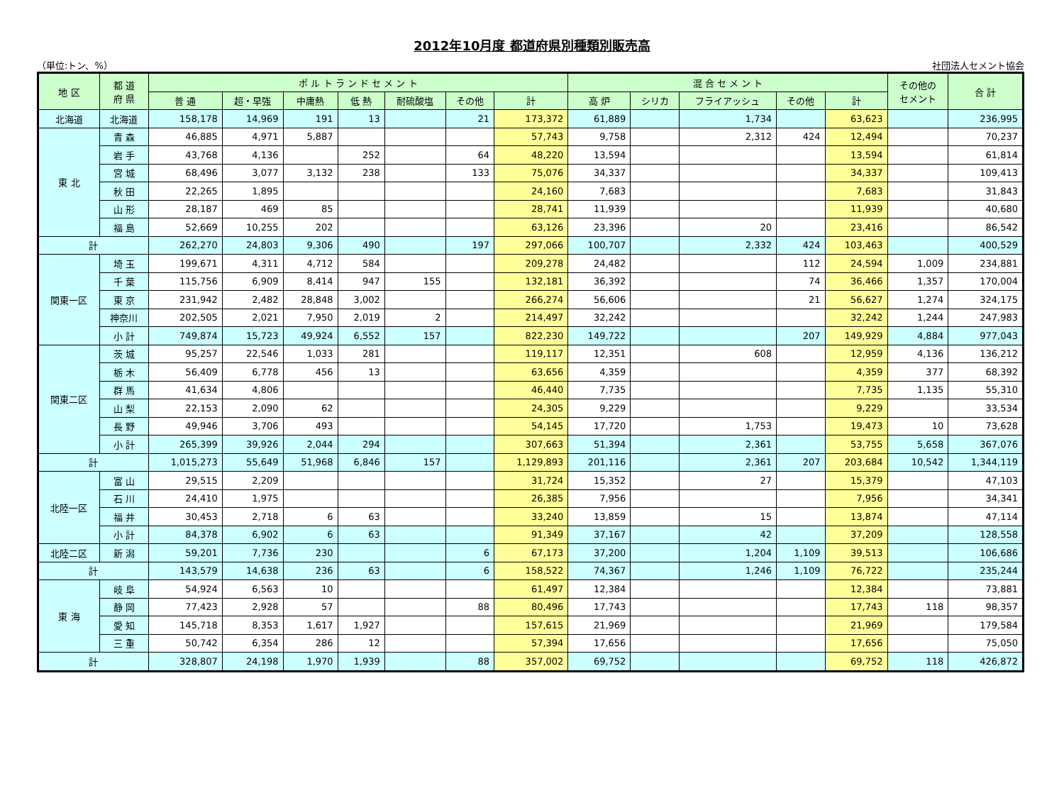2012年10月度 都道府県別種類別販売高
（単位:トン、%） 社団法人セメント協会
| 地 区 | 都 道 府 県 | ポ ル ト ラ ン ド セ メ ン ト | | | | | | | 混 合 セ メ ン ト | | | | | その他の セメント | 合 計 |
| --- | --- | --- | --- | --- | --- | --- | --- | --- | --- | --- | --- | --- | --- | --- | --- |
| | | 普 通 | 超・早強 | 中庸熱 | 低 熱 | 耐硫酸塩 | その他 | 計 | 高 炉 | シリカ | フライアッシュ | その他 | 計 | | |
| 北海道 | 北海道 | 158,178 | 14,969 | 191 | 13 | | 21 | 173,372 | 61,889 | | 1,734 | | 63,623 | | 236,995 |
| 東 北 | 青 森 | 46,885 | 4,971 | 5,887 | | | | 57,743 | 9,758 | | 2,312 | 424 | 12,494 | | 70,237 |
| | 岩 手 | 43,768 | 4,136 | | 252 | | 64 | 48,220 | 13,594 | | | | 13,594 | | 61,814 |
| | 宮 城 | 68,496 | 3,077 | 3,132 | 238 | | 133 | 75,076 | 34,337 | | | | 34,337 | | 109,413 |
| | 秋 田 | 22,265 | 1,895 | | | | | 24,160 | 7,683 | | | | 7,683 | | 31,843 |
| | 山 形 | 28,187 | 469 | 85 | | | | 28,741 | 11,939 | | | | 11,939 | | 40,680 |
| | 福 島 | 52,669 | 10,255 | 202 | | | | 63,126 | 23,396 | | 20 | | 23,416 | | 86,542 |
| 計 | | 262,270 | 24,803 | 9,306 | 490 | | 197 | 297,066 | 100,707 | | 2,332 | 424 | 103,463 | | 400,529 |
| 関東一区 | 埼 玉 | 199,671 | 4,311 | 4,712 | 584 | | | 209,278 | 24,482 | | | 112 | 24,594 | 1,009 | 234,881 |
| | 千 葉 | 115,756 | 6,909 | 8,414 | 947 | 155 | | 132,181 | 36,392 | | | 74 | 36,466 | 1,357 | 170,004 |
| | 東 京 | 231,942 | 2,482 | 28,848 | 3,002 | | | 266,274 | 56,606 | | | 21 | 56,627 | 1,274 | 324,175 |
| | 神奈川 | 202,505 | 2,021 | 7,950 | 2,019 | 2 | | 214,497 | 32,242 | | | | 32,242 | 1,244 | 247,983 |
| | 小 計 | 749,874 | 15,723 | 49,924 | 6,552 | 157 | | 822,230 | 149,722 | | | 207 | 149,929 | 4,884 | 977,043 |
| 関東二区 | 茨 城 | 95,257 | 22,546 | 1,033 | 281 | | | 119,117 | 12,351 | | 608 | | 12,959 | 4,136 | 136,212 |
| | 栃 木 | 56,409 | 6,778 | 456 | 13 | | | 63,656 | 4,359 | | | | 4,359 | 377 | 68,392 |
| | 群 馬 | 41,634 | 4,806 | | | | | 46,440 | 7,735 | | | | 7,735 | 1,135 | 55,310 |
| | 山 梨 | 22,153 | 2,090 | 62 | | | | 24,305 | 9,229 | | | | 9,229 | | 33,534 |
| | 長 野 | 49,946 | 3,706 | 493 | | | | 54,145 | 17,720 | | 1,753 | | 19,473 | 10 | 73,628 |
| | 小 計 | 265,399 | 39,926 | 2,044 | 294 | | | 307,663 | 51,394 | | 2,361 | | 53,755 | 5,658 | 367,076 |
| 計 | | 1,015,273 | 55,649 | 51,968 | 6,846 | 157 | | 1,129,893 | 201,116 | | 2,361 | 207 | 203,684 | 10,542 | 1,344,119 |
| 北陸一区 | 富 山 | 29,515 | 2,209 | | | | | 31,724 | 15,352 | | 27 | | 15,379 | | 47,103 |
| | 石 川 | 24,410 | 1,975 | | | | | 26,385 | 7,956 | | | | 7,956 | | 34,341 |
| | 福 井 | 30,453 | 2,718 | 6 | 63 | | | 33,240 | 13,859 | | 15 | | 13,874 | | 47,114 |
| | 小 計 | 84,378 | 6,902 | 6 | 63 | | | 91,349 | 37,167 | | 42 | | 37,209 | | 128,558 |
| 北陸二区 | 新 潟 | 59,201 | 7,736 | 230 | | | 6 | 67,173 | 37,200 | | 1,204 | 1,109 | 39,513 | | 106,686 |
| 計 | | 143,579 | 14,638 | 236 | 63 | | 6 | 158,522 | 74,367 | | 1,246 | 1,109 | 76,722 | | 235,244 |
| 東 海 | 岐 阜 | 54,924 | 6,563 | 10 | | | | 61,497 | 12,384 | | | | 12,384 | | 73,881 |
| | 静 岡 | 77,423 | 2,928 | 57 | | | 88 | 80,496 | 17,743 | | | | 17,743 | 118 | 98,357 |
| | 愛 知 | 145,718 | 8,353 | 1,617 | 1,927 | | | 157,615 | 21,969 | | | | 21,969 | | 179,584 |
| | 三 重 | 50,742 | 6,354 | 286 | 12 | | | 57,394 | 17,656 | | | | 17,656 | | 75,050 |
| 計 | | 328,807 | 24,198 | 1,970 | 1,939 | | 88 | 357,002 | 69,752 | | | | 69,752 | 118 | 426,872 |